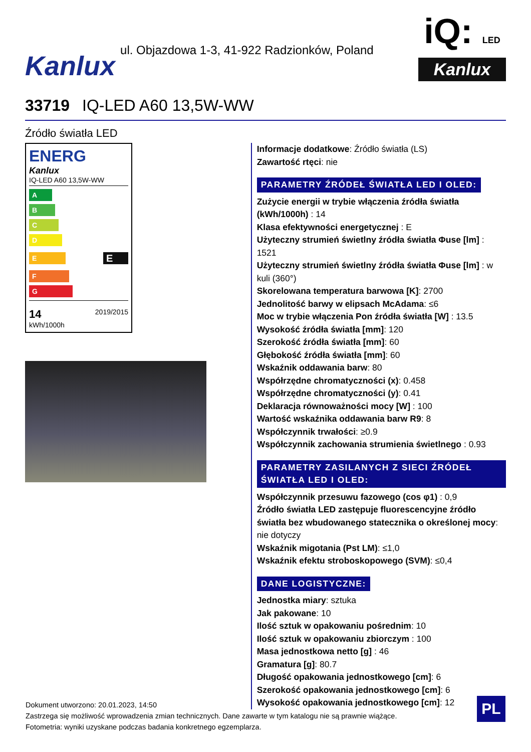Kanlux
ul. Objazdowa 1-3, 41-922 Radzionków, Poland
iQ: LED
Kanlux
33719 IQ-LED A60 13,5W-WW
Źródło światła LED
ENERG
Kanlux
IQ-LED A60 13,5W-WW
A
B
C
D
E
E
F
G
14
kWh/1000h
2019/2015
Informacje dodatkowe: Źródło światła (LS)
Zawartość rtęci: nie
PARAMETRY ŹRÓDEŁ ŚWIATŁA LED I OLED:
Zużycie energii w trybie włączenia źródła światła (kWh/1000h) : 14
Klasa efektywności energetycznej : E
Użyteczny strumień świetlny źródła światła Φuse [lm] : 1521
Użyteczny strumień świetlny źródła światła Φuse [lm] : w kuli (360°)
Skorelowana temperatura barwowa [K]: 2700
Jednolitość barwy w elipsach McAdama: ≤6
Moc w trybie włączenia Pon źródła światła [W] : 13.5
Wysokość źródła światła [mm]: 120
Szerokość źródła światła [mm]: 60
Głębokość źródła światła [mm]: 60
Wskaźnik oddawania barw: 80
Współrzędne chromatyczności (x): 0.458
Współrzędne chromatyczności (y): 0.41
Deklaracja równoważności mocy [W] : 100
Wartość wskaźnika oddawania barw R9: 8
Współczynnik trwałości: ≥0.9
Współczynnik zachowania strumienia świetlnego : 0.93
PARAMETRY ZASILANYCH Z SIECI ŹRÓDEŁ ŚWIATŁA LED I OLED:
Współczynnik przesuwu fazowego (cos φ1) : 0,9
Źródło światła LED zastępuje fluorescencyjne źródło światła bez wbudowanego statecznika o określonej mocy: nie dotyczy
Wskaźnik migotania (Pst LM): ≤1,0
Wskaźnik efektu stroboskopowego (SVM): ≤0,4
DANE LOGISTYCZNE:
Jednostka miary: sztuka
Jak pakowane: 10
Ilość sztuk w opakowaniu pośrednim: 10
Ilość sztuk w opakowaniu zbiorczym : 100
Masa jednostkowa netto [g] : 46
Gramatura [g]: 80.7
Długość opakowania jednostkowego [cm]: 6
Szerokość opakowania jednostkowego [cm]: 6
Wysokość opakowania jednostkowego [cm]: 12
Dokument utworzono: 20.01.2023, 14:50
Zastrzega się możliwość wprowadzenia zmian technicznych. Dane zawarte w tym katalogu nie są prawnie wiążące.
Fotometria: wyniki uzyskane podczas badania konkretnego egzemplarza.
PL